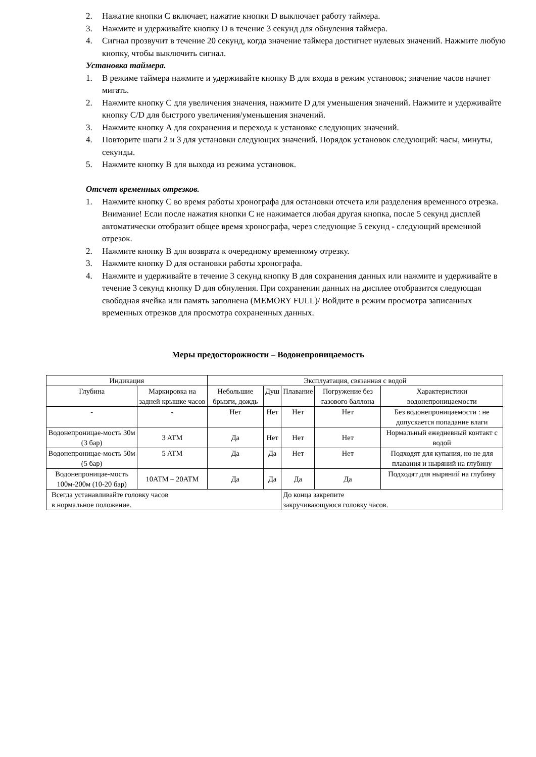2. Нажатие кнопки C включает, нажатие кнопки D выключает работу таймера.
3. Нажмите и удерживайте кнопку D в течение 3 секунд для обнуления таймера.
4. Сигнал прозвучит в течение 20 секунд, когда значение таймера достигнет нулевых значений. Нажмите любую кнопку, чтобы выключить сигнал.
Установка таймера.
1. В режиме таймера нажмите и удерживайте кнопку B для входа в режим установок; значение часов начнет мигать.
2. Нажмите кнопку C для увеличения значения, нажмите D для уменьшения значений. Нажмите и удерживайте кнопку C/D для быстрого увеличения/уменьшения значений.
3. Нажмите кнопку A для сохранения и перехода к установке следующих значений.
4. Повторите шаги 2 и 3 для установки следующих значений. Порядок установок следующий: часы, минуты, секунды.
5. Нажмите кнопку B для выхода из режима установок.
Отсчет временных отрезков.
1. Нажмите кнопку C во время работы хронографа для остановки отсчета или разделения временного отрезка. Внимание! Если после нажатия кнопки C не нажимается любая другая кнопка, после 5 секунд дисплей автоматически отобразит общее время хронографа, через следующие 5 секунд - следующий временной отрезок.
2. Нажмите кнопку B для возврата к очередному временному отрезку.
3. Нажмите кнопку D для остановки работы хронографа.
4. Нажмите и удерживайте в течение 3 секунд кнопку B для сохранения данных или нажмите и удерживайте в течение 3 секунд кнопку D для обнуления. При сохранении данных на дисплее отобразится следующая свободная ячейка или память заполнена (MEMORY FULL)/ Войдите в режим просмотра записанных временных отрезков для просмотра сохраненных данных.
Меры предосторожности – Водонепроницаемость
| Индикация | | Эксплуатация, связанная с водой | | | | |
| Глубина | Маркировка на задней крышке часов | Небольшие брызги, дождь | Душ | Плавание | Погружение без газового баллона | Характеристики водонепроницаемости |
| - | - | Нет | Нет | Нет | Нет | Без водонепроницаемости : не допускается попадание влаги |
| Водонепроницае-мость 30м (3 бар) | 3 ATM | Да | Нет | Нет | Нет | Нормальный ежедневный контакт с водой |
| Водонепроницае-мость 50м (5 бар) | 5 ATM | Да | Да | Нет | Нет | Подходят для купания, но не для плавания и ныряний на глубину |
| Водонепроницае-мость 100м-200м (10-20 бар) | 10ATM – 20ATM | Да | Да | Да | Да | Подходят для ныряний на глубину |
| Всегда устанавливайте головку часов в нормальное положение. | | | | До конца закрепите закручивающуюся головку часов. | | |